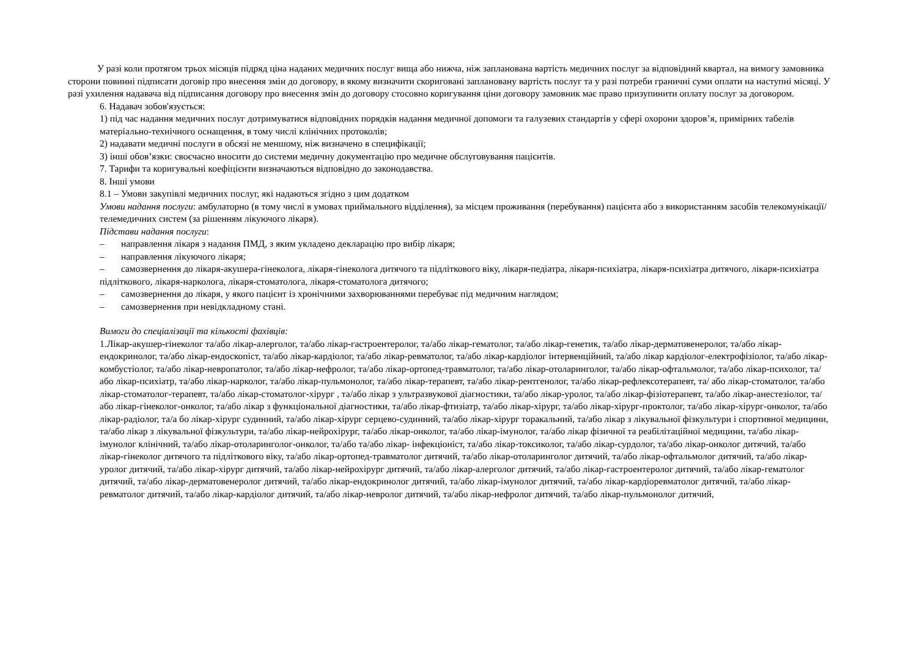У разі коли протягом трьох місяців підряд ціна наданих медичних послуг вища або нижча, ніж запланована вартість медичних послуг за відповідний квартал, на вимогу замовника сторони повинні підписати договір про внесення змін до договору, в якому визначити скориговані заплановану вартість послуг та у разі потреби граничні суми оплати на наступні місяці. У разі ухилення надавача від підписання договору про внесення змін до договору стосовно коригування ціни договору замовник має право призупинити оплату послуг за договором.
6. Надавач зобов'язується:
1) під час надання медичних послуг дотримуватися відповідних порядків надання медичної допомоги та галузевих стандартів у сфері охорони здоров’я, примірних табелів матеріально-технічного оснащення, в тому числі клінічних протоколів;
2) надавати медичні послуги в обсязі не меншому, ніж визначено в специфікації;
3) інші обов’язки: своєчасно вносити до системи медичну документацію про медичне обслуговування пацієнтів.
7. Тарифи та коригувальні коефіцієнти визначаються відповідно до законодавства.
8. Інші умови
8.1 – Умови закупівлі медичних послуг, які надаються згідно з цим додатком
Умови надання послуги: амбулаторно (в тому числі в умовах приймального відділення), за місцем проживання (перебування) пацієнта або з використанням засобів телекомунікації/телемедичних систем (за рішенням лікуючого лікаря).
Підстави надання послуги:
– направлення лікаря з надання ПМД, з яким укладено декларацію про вибір лікаря;
– направлення лікуючого лікаря;
– самозвернення до лікаря-акушера-гінеколога, лікаря-гінеколога дитячого та підліткового віку, лікаря-педіатра, лікаря-психіатра, лікаря-психіатра дитячого, лікаря-психіатра підліткового, лікаря-нарколога, лікаря-стоматолога, лікаря-стоматолога дитячого;
– самозвернення до лікаря, у якого пацієнт із хронічними захворюваннями перебуває під медичним наглядом;
– самозвернення при невідкладному стані.
Вимоги до спеціалізації та кількості фахівців:
1.Лікар-акушер-гінеколог та/або лікар-алерголог, та/або лікар-гастроентеролог, та/або лікар-гематолог, та/або лікар-генетик, та/або лікар-дерматовенеролог, та/або лікар-ендокринолог, та/або лікар-ендоскопіст, та/або лікар-кардіолог, та/або лікар-ревматолог, та/або лікар-кардіолог інтервенційний, та/або лікар кардіолог-електрофізіолог, та/або лікар-комбустіолог, та/або лікар-невропатолог, та/або лікар-нефролог, та/або лікар-ортопед-травматолог, та/або лікар-отоларинголог, та/або лікар-офтальмолог, та/або лікар-психолог, та/або лікар-психіатр, та/або лікар-нарколог, та/або лікар-пульмонолог, та/або лікар-терапевт, та/або лікар-рентгенолог, та/або лікар-рефлексотерапевт, та/ або лікар-стоматолог, та/або лікар-стоматолог-терапевт, та/або лікар-стоматолог-хірург , та/або лікар з ультразвукової діагностики, та/або лікар-уролог, та/або лікар-фізіотерапевт, та/або лікар-анестезіолог, та/або лікар-гінеколог-онколог, та/або лікар з функціональної діагностики, та/або лікар-фтизіатр, та/або лікар-хірург, та/або лікар-хірург-проктолог, та/або лікар-хірург-онколог, та/або лікар-радіолог, та/а бо лікар-хірург судинний, та/або лікар-хірург серцево-судинний, та/або лікар-хірург торакальний, та/або лікар з лікувальної фізкультури і спортивної медицини, та/або лікар з лікувальної фізкультури, та/або лікар-нейрохірург, та/або лікар-онколог, та/або лікар-імунолог, та/або лікар фізичної та реабілітаційної медицини, та/або лікар-імунолог клінічний, та/або лікар-отоларинголог-онколог, та/або та/або лікар- інфекціоніст, та/або лікар-токсиколог, та/або лікар-сурдолог, та/або лікар-онколог дитячий, та/або лікар-гінеколог дитячого та підліткового віку, та/або лікар-ортопед-травматолог дитячий, та/або лікар-отоларинголог дитячий, та/або лікар-офтальмолог дитячий, та/або лікар-уролог дитячий, та/або лікар-хірург дитячий, та/або лікар-нейрохірург дитячий, та/або лікар-алерголог дитячий, та/або лікар-гастроентеролог дитячий, та/або лікар-гематолог дитячий, та/або лікар-дерматовенеролог дитячий, та/або лікар-ендокринолог дитячий, та/або лікар-імунолог дитячий, та/або лікар-кардіоревматолог дитячий, та/або лікар-ревматолог дитячий, та/або лікар-кардіолог дитячий, та/або лікар-невролог дитячий, та/або лікар-нефролог дитячий, та/або лікар-пульмонолог дитячий,